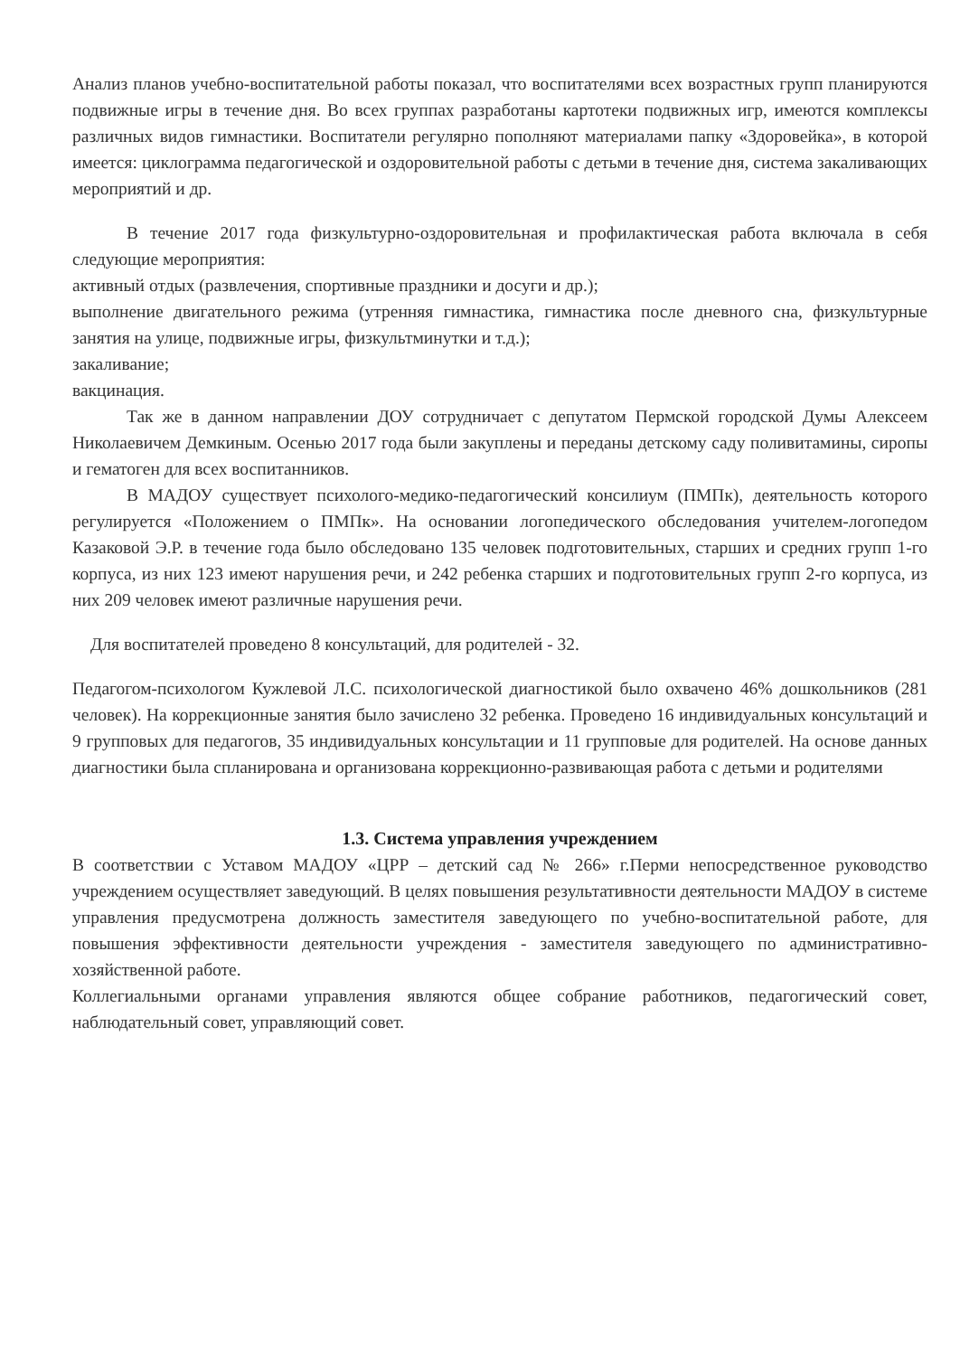Анализ планов учебно-воспитательной работы показал, что воспитателями всех возрастных групп планируются подвижные игры в течение дня. Во всех группах разработаны картотеки подвижных игр, имеются комплексы различных видов гимнастики. Воспитатели регулярно пополняют материалами папку «Здоровейка», в которой имеется: циклограмма педагогической и оздоровительной работы с детьми в течение дня, система закаливающих мероприятий и др.
В течение 2017 года физкультурно-оздоровительная и профилактическая работа включала в себя следующие мероприятия:
активный отдых (развлечения, спортивные праздники и досуги и др.);
выполнение двигательного режима (утренняя гимнастика, гимнастика после дневного сна, физкультурные занятия на улице, подвижные игры, физкультминутки и т.д.);
закаливание;
вакцинация.
Так же в данном направлении ДОУ сотрудничает с депутатом Пермской городской Думы Алексеем Николаевичем Демкиным. Осенью 2017 года были закуплены и переданы детскому саду поливитамины, сиропы и гематоген для всех воспитанников.
В МАДОУ существует психолого-медико-педагогический консилиум (ПМПк), деятельность которого регулируется «Положением о ПМПк». На основании логопедического обследования учителем-логопедом Казаковой Э.Р. в течение года было обследовано 135 человек подготовительных, старших и средних групп 1-го корпуса, из них 123 имеют нарушения речи, и 242 ребенка старших и подготовительных групп 2-го корпуса, из них 209 человек имеют различные нарушения речи.
Для воспитателей проведено 8 консультаций, для родителей - 32.
Педагогом-психологом Кужлевой Л.С. психологической диагностикой было охвачено 46% дошкольников (281 человек). На коррекционные занятия было зачислено 32 ребенка. Проведено 16 индивидуальных консультаций и 9 групповых для педагогов, 35 индивидуальных консультации и 11 групповые для родителей. На основе данных диагностики была спланирована и организована коррекционно-развивающая работа с детьми и родителями
1.3. Система управления учреждением
В соответствии с Уставом МАДОУ «ЦРР – детский сад № 266» г.Перми непосредственное руководство учреждением осуществляет заведующий. В целях повышения результативности деятельности МАДОУ в системе управления предусмотрена должность заместителя заведующего по учебно-воспитательной работе, для повышения эффективности деятельности учреждения - заместителя заведующего по административно-хозяйственной работе.
Коллегиальными органами управления являются общее собрание работников, педагогический совет, наблюдательный совет, управляющий совет.